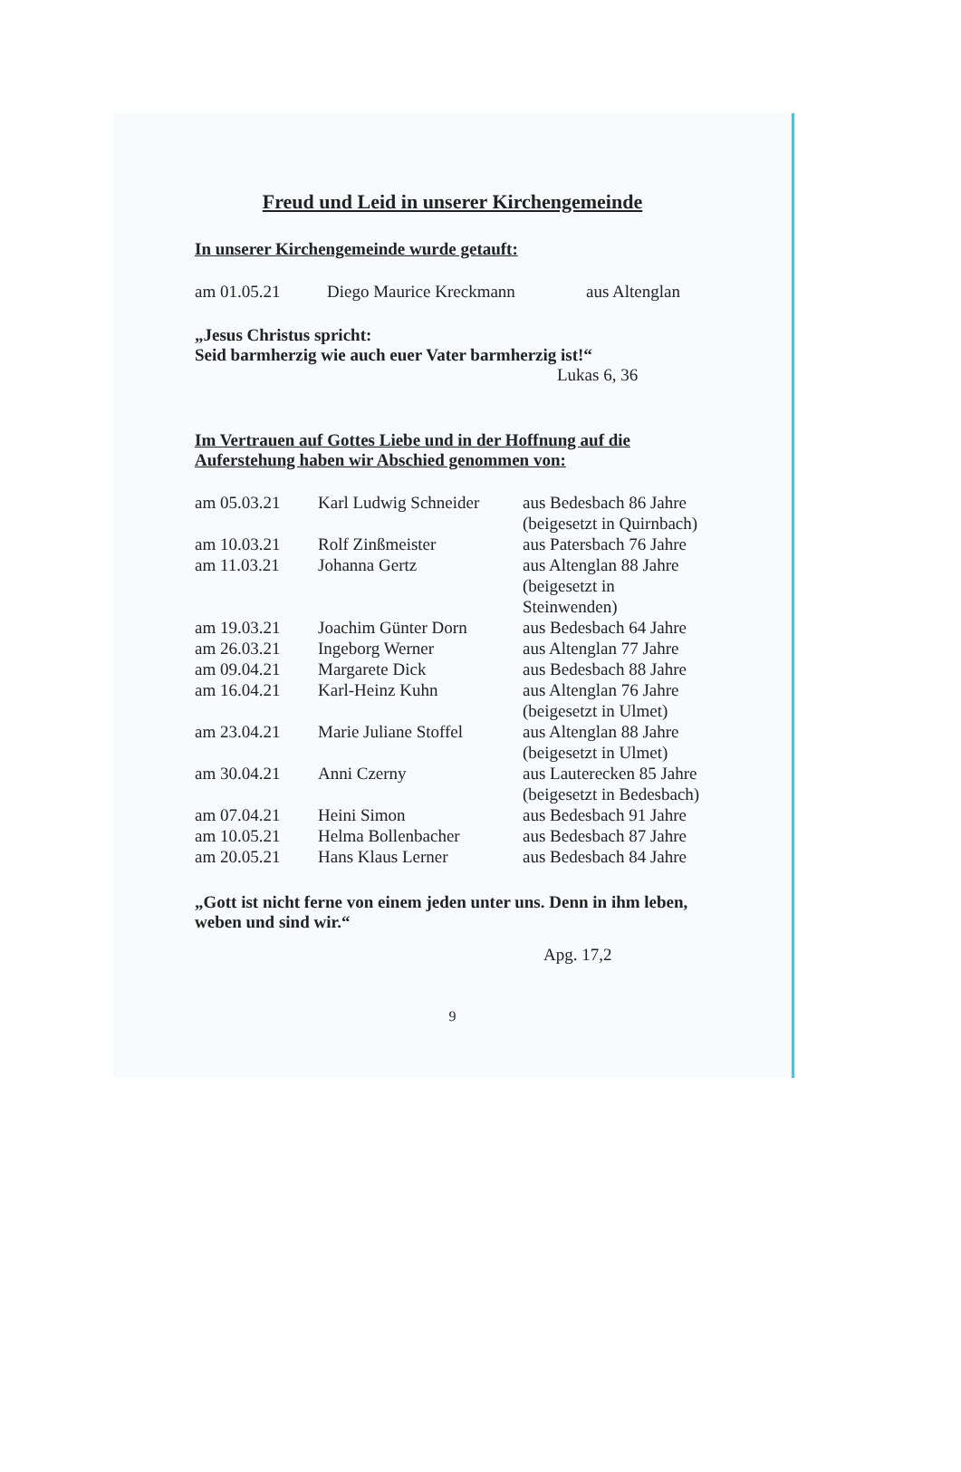Freud und Leid in unserer Kirchengemeinde
In unserer Kirchengemeinde wurde getauft:
| am 01.05.21 | Diego Maurice Kreckmann | aus Altenglan |
„Jesus Christus spricht:
Seid barmherzig wie auch euer Vater barmherzig ist!“
Lukas 6, 36
Im Vertrauen auf Gottes Liebe und in der Hoffnung auf die Auferstehung haben wir Abschied genommen von:
| am 05.03.21 | Karl Ludwig Schneider | aus Bedesbach 86 Jahre (beigesetzt in Quirnbach) |
| am 10.03.21 | Rolf Zinßmeister | aus Patersbach 76 Jahre |
| am 11.03.21 | Johanna Gertz | aus Altenglan 88 Jahre (beigesetzt in Steinwenden) |
| am 19.03.21 | Joachim Günter Dorn | aus Bedesbach 64 Jahre |
| am 26.03.21 | Ingeborg Werner | aus Altenglan 77 Jahre |
| am 09.04.21 | Margarete Dick | aus Bedesbach 88 Jahre |
| am 16.04.21 | Karl-Heinz Kuhn | aus Altenglan 76 Jahre (beigesetzt in Ulmet) |
| am 23.04.21 | Marie Juliane Stoffel | aus Altenglan 88 Jahre (beigesetzt in Ulmet) |
| am 30.04.21 | Anni Czerny | aus Lauterecken 85 Jahre (beigesetzt in Bedesbach) |
| am 07.04.21 | Heini Simon | aus Bedesbach 91 Jahre |
| am 10.05.21 | Helma Bollenbacher | aus Bedesbach 87 Jahre |
| am 20.05.21 | Hans Klaus Lerner | aus Bedesbach 84 Jahre |
„Gott ist nicht ferne von einem jeden unter uns. Denn in ihm leben, weben und sind wir.“
Apg. 17,2
9